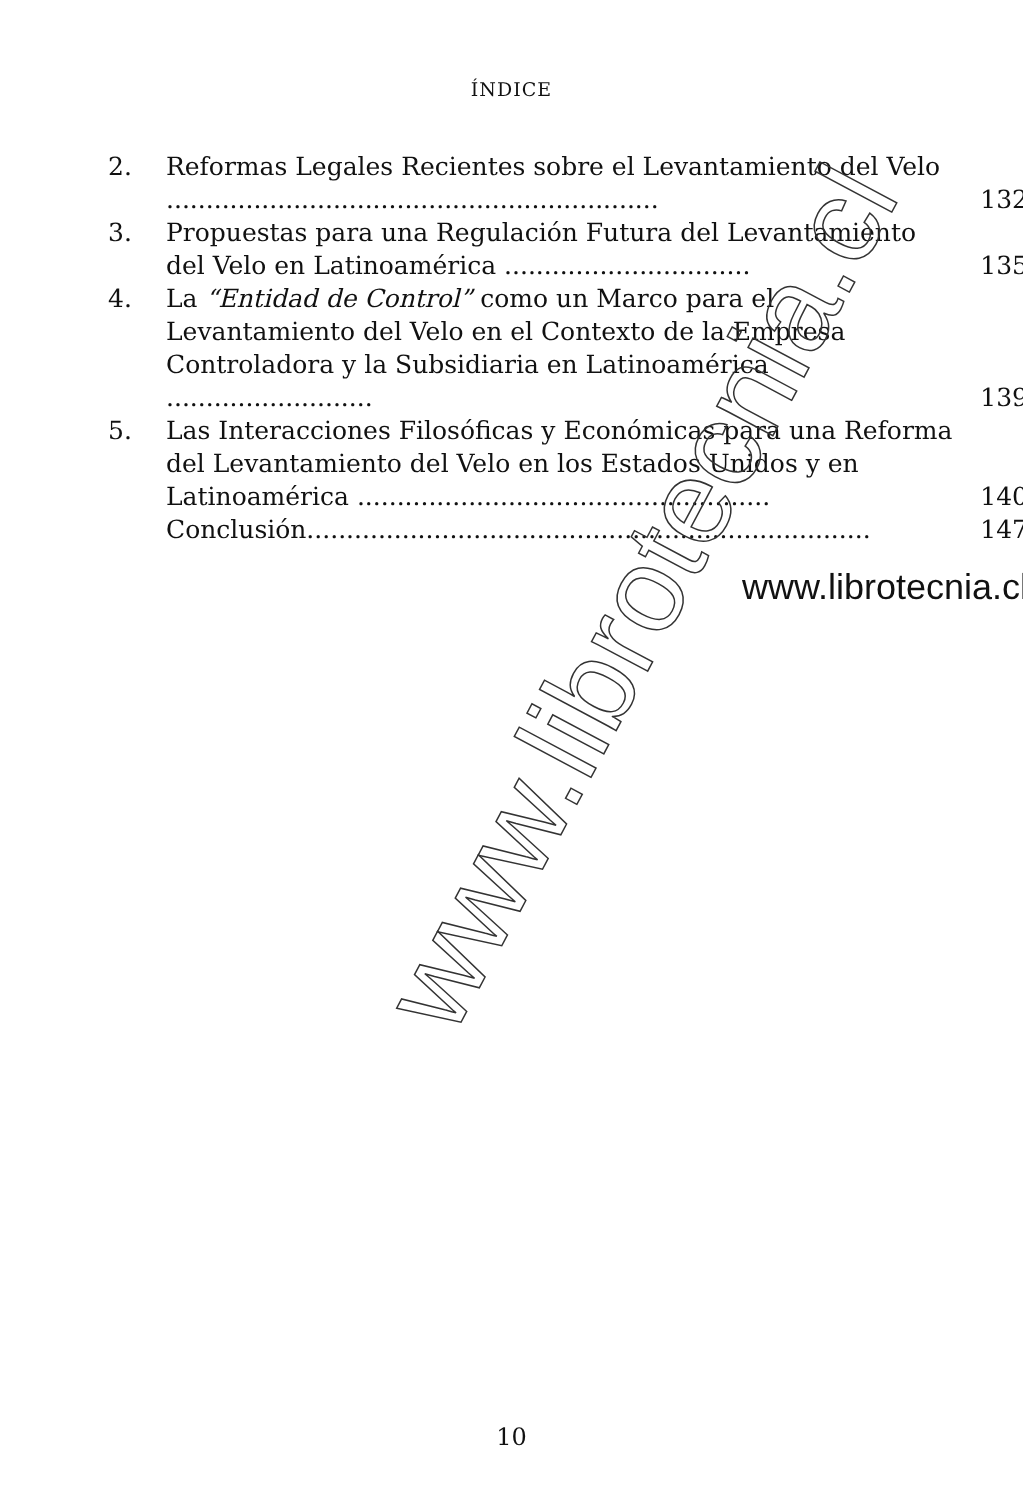ÍNDICE
2. Reformas Legales Recientes sobre el Levantamiento del Velo ..............................................................
132
3. Propuestas para una Regulación Futura del Levantamiento del Velo en Latinoamérica ...............................
135
4. La “Entidad de Control” como un Marco para el Levantamiento del Velo en el Contexto de la Empresa Controladora y la Subsidiaria en Latinoamérica ..........................
139
5. Las Interacciones Filosóficas y Económicas para una Reforma del Levantamiento del Velo en los Estados Unidos y en Latinoamérica ....................................................
140
Conclusión.......................................................................
147
www.librotecnia.cl
www.librotecnia.cl
10